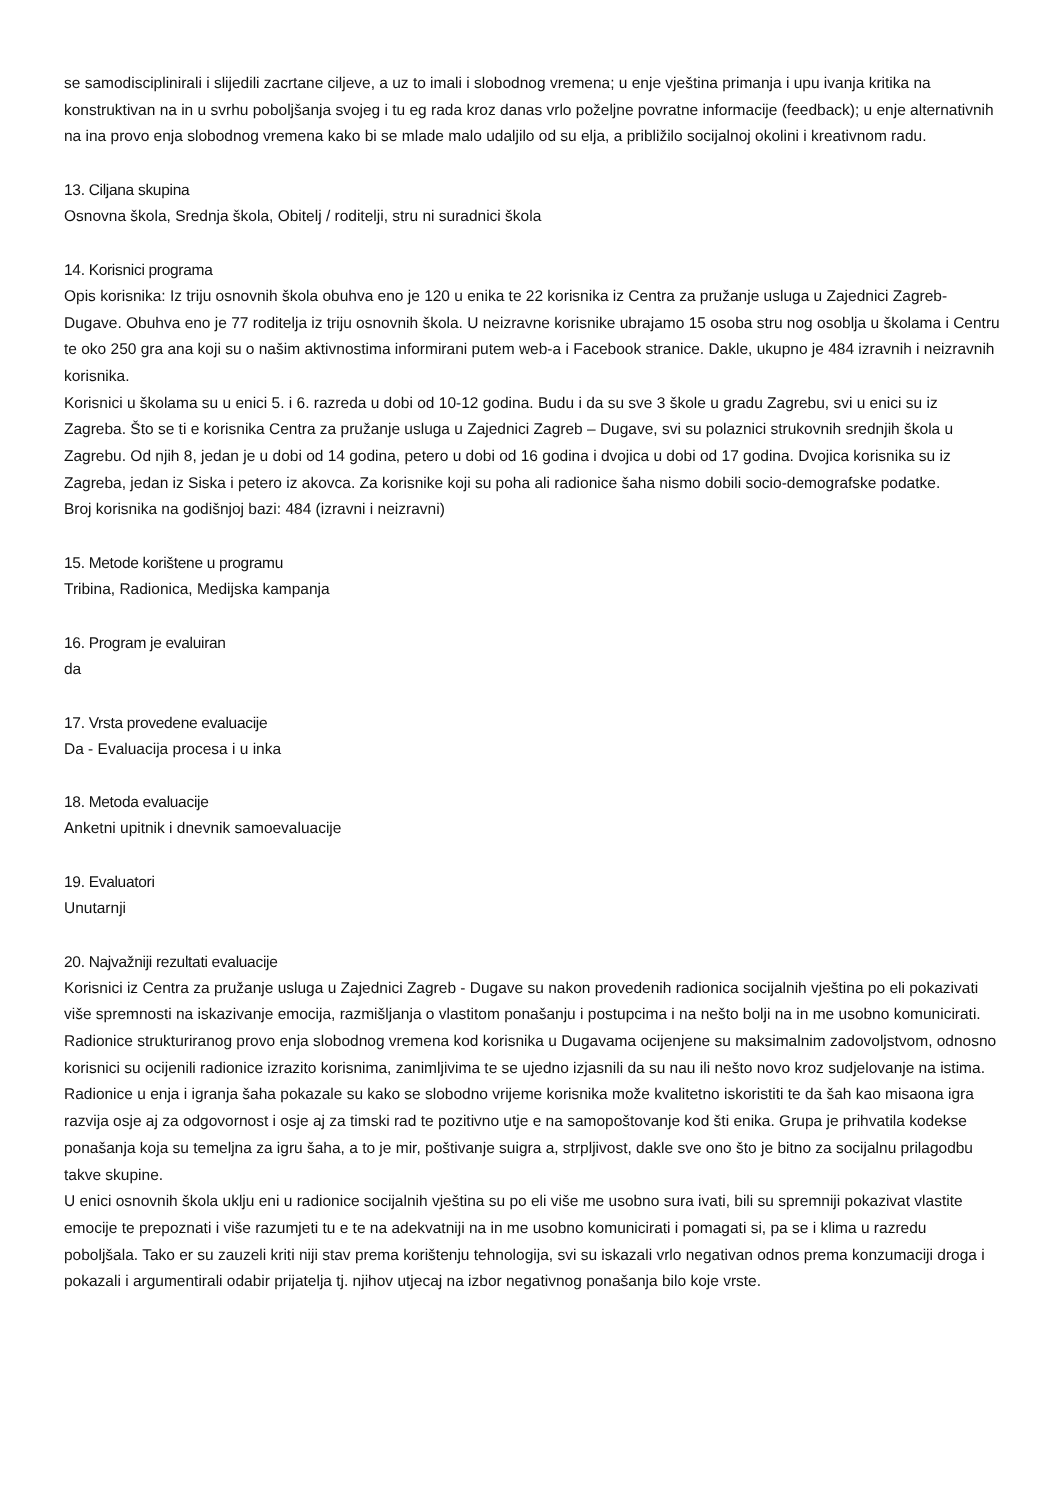se samodisciplinirali i slijedili zacrtane ciljeve, a uz to imali i slobodnog vremena; u enje vještina primanja i upu ivanja kritika na konstruktivan na in u svrhu poboljšanja svojeg i tu eg rada kroz danas vrlo poželjne povratne informacije (feedback); u enje alternativnih na ina provo enja slobodnog vremena kako bi se mlade malo udaljilo od su elja, a približilo socijalnoj okolini i kreativnom radu.
13. Ciljana skupina
Osnovna škola, Srednja škola, Obitelj / roditelji, stru ni suradnici škola
14. Korisnici programa
Opis korisnika: Iz triju osnovnih škola obuhva eno je 120 u enika te 22 korisnika iz Centra za pružanje usluga u Zajednici Zagreb-Dugave. Obuhva eno je 77 roditelja iz triju osnovnih škola. U neizravne korisnike ubrajamo 15 osoba stru nog osoblja u školama i Centru te oko 250 gra ana koji su o našim aktivnostima informirani putem web-a i Facebook stranice. Dakle, ukupno je 484 izravnih i neizravnih korisnika.
Korisnici u školama su u enici 5. i 6. razreda u dobi od 10-12 godina. Budu i da su sve 3 škole u gradu Zagrebu, svi u enici su iz Zagreba. Što se ti e korisnika Centra za pružanje usluga u Zajednici Zagreb – Dugave, svi su polaznici strukovnih srednjih škola u Zagrebu. Od njih 8, jedan je u dobi od 14 godina, petero u dobi od 16 godina i dvojica u dobi od 17 godina. Dvojica korisnika su iz Zagreba, jedan iz Siska i petero iz akovca. Za korisnike koji su poha ali radionice šaha nismo dobili socio-demografske podatke.
Broj korisnika na godišnjoj bazi: 484 (izravni i neizravni)
15. Metode korištene u programu
Tribina, Radionica, Medijska kampanja
16. Program je evaluiran
da
17. Vrsta provedene evaluacije
Da - Evaluacija procesa i u inka
18. Metoda evaluacije
Anketni upitnik i dnevnik samoevaluacije
19. Evaluatori
Unutarnji
20. Najvažniji rezultati evaluacije
Korisnici iz Centra za pružanje usluga u Zajednici Zagreb - Dugave su nakon provedenih radionica socijalnih vještina po eli pokazivati više spremnosti na iskazivanje emocija, razmišljanja o vlastitom ponašanju i postupcima i na nešto bolji na in me usobno komunicirati. Radionice strukturiranog provo enja slobodnog vremena kod korisnika u Dugavama ocijenjene su maksimalnim zadovoljstvom, odnosno korisnici su ocijenili radionice izrazito korisnima, zanimljivima te se ujedno izjasnili da su nau ili nešto novo kroz sudjelovanje na istima. Radionice u enja i igranja šaha pokazale su kako se slobodno vrijeme korisnika može kvalitetno iskoristiti te da šah kao misaona igra razvija osje aj za odgovornost i osje aj za timski rad te pozitivno utje e na samopoštovanje kod šti enika. Grupa je prihvatila kodekse ponašanja koja su temeljna za igru šaha, a to je mir, poštivanje suigra a, strpljivost, dakle sve ono što je bitno za socijalnu prilagodbu takve skupine.
U enici osnovnih škola uklju eni u radionice socijalnih vještina su po eli više me usobno sura ivati, bili su spremniji pokazivat vlastite emocije te prepoznati i više razumjeti tu e te na adekvatniji na in me usobno komunicirati i pomagati si, pa se i klima u razredu poboljšala. Tako er su zauzeli kriti niji stav prema korištenju tehnologija, svi su iskazali vrlo negativan odnos prema konzumaciji droga i pokazali i argumentirali odabir prijatelja tj. njihov utjecaj na izbor negativnog ponašanja bilo koje vrste.